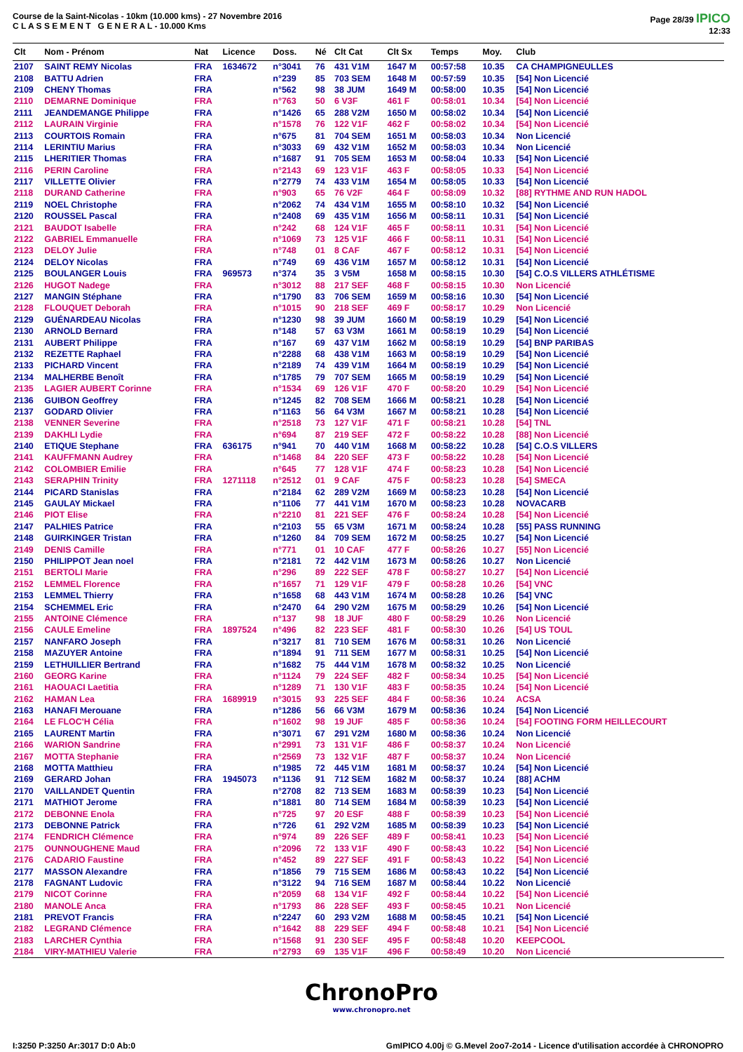Course de la Saint-Nicolas - 10km (10.000 kms) - 27 Novembre 2016
C L A S S E M E N T G E N E R A L - 10.000 Kms
Page 28/39 IPICO
12:33
| Clt | Nom - Prénom | Nat | Licence | Doss. | Né | Clt Cat | Clt Sx | Temps | Moy. | Club |
| --- | --- | --- | --- | --- | --- | --- | --- | --- | --- | --- |
| 2107 | SAINT REMY Nicolas | FRA | 1634672 | n°3041 | 76 | 431 V1M | 1647 M | 00:57:58 | 10.35 | CA CHAMPIGNEULLES |
| 2108 | BATTU Adrien | FRA | | n°239 | 85 | 703 SEM | 1648 M | 00:57:59 | 10.35 | [54] Non Licencié |
| 2109 | CHENY Thomas | FRA | | n°562 | 98 | 38 JUM | 1649 M | 00:58:00 | 10.35 | [54] Non Licencié |
| 2110 | DEMARNE Dominique | FRA | | n°763 | 50 | 6 V3F | 461 F | 00:58:01 | 10.34 | [54] Non Licencié |
| 2111 | JEANDEMANGE Philippe | FRA | | n°1426 | 65 | 288 V2M | 1650 M | 00:58:02 | 10.34 | [54] Non Licencié |
| 2112 | LAURAIN Virginie | FRA | | n°1578 | 76 | 122 V1F | 462 F | 00:58:02 | 10.34 | [54] Non Licencié |
| 2113 | COURTOIS Romain | FRA | | n°675 | 81 | 704 SEM | 1651 M | 00:58:03 | 10.34 | Non Licencié |
| 2114 | LERINTIU Marius | FRA | | n°3033 | 69 | 432 V1M | 1652 M | 00:58:03 | 10.34 | Non Licencié |
| 2115 | LHERITIER Thomas | FRA | | n°1687 | 91 | 705 SEM | 1653 M | 00:58:04 | 10.33 | [54] Non Licencié |
| 2116 | PERIN Caroline | FRA | | n°2143 | 69 | 123 V1F | 463 F | 00:58:05 | 10.33 | [54] Non Licencié |
| 2117 | VILLETTE Olivier | FRA | | n°2779 | 74 | 433 V1M | 1654 M | 00:58:05 | 10.33 | [54] Non Licencié |
| 2118 | DURAND Catherine | FRA | | n°903 | 65 | 76 V2F | 464 F | 00:58:09 | 10.32 | [88] RYTHME AND RUN HADOL |
| 2119 | NOEL Christophe | FRA | | n°2062 | 74 | 434 V1M | 1655 M | 00:58:10 | 10.32 | [54] Non Licencié |
| 2120 | ROUSSEL Pascal | FRA | | n°2408 | 69 | 435 V1M | 1656 M | 00:58:11 | 10.31 | [54] Non Licencié |
| 2121 | BAUDOT Isabelle | FRA | | n°242 | 68 | 124 V1F | 465 F | 00:58:11 | 10.31 | [54] Non Licencié |
| 2122 | GABRIEL Emmanuelle | FRA | | n°1069 | 73 | 125 V1F | 466 F | 00:58:11 | 10.31 | [54] Non Licencié |
| 2123 | DELOY Julie | FRA | | n°748 | 01 | 8 CAF | 467 F | 00:58:12 | 10.31 | [54] Non Licencié |
| 2124 | DELOY Nicolas | FRA | | n°749 | 69 | 436 V1M | 1657 M | 00:58:12 | 10.31 | [54] Non Licencié |
| 2125 | BOULANGER Louis | FRA | 969573 | n°374 | 35 | 3 V5M | 1658 M | 00:58:15 | 10.30 | [54] C.O.S VILLERS ATHLÉTISME |
| 2126 | HUGOT Nadege | FRA | | n°3012 | 88 | 217 SEF | 468 F | 00:58:15 | 10.30 | Non Licencié |
| 2127 | MANGIN Stéphane | FRA | | n°1790 | 83 | 706 SEM | 1659 M | 00:58:16 | 10.30 | [54] Non Licencié |
| 2128 | FLOUQUET Deborah | FRA | | n°1015 | 90 | 218 SEF | 469 F | 00:58:17 | 10.29 | Non Licencié |
| 2129 | GUÉNARDEAU Nicolas | FRA | | n°1230 | 98 | 39 JUM | 1660 M | 00:58:19 | 10.29 | [54] Non Licencié |
| 2130 | ARNOLD Bernard | FRA | | n°148 | 57 | 63 V3M | 1661 M | 00:58:19 | 10.29 | [54] Non Licencié |
| 2131 | AUBERT Philippe | FRA | | n°167 | 69 | 437 V1M | 1662 M | 00:58:19 | 10.29 | [54] BNP PARIBAS |
| 2132 | REZETTE Raphael | FRA | | n°2288 | 68 | 438 V1M | 1663 M | 00:58:19 | 10.29 | [54] Non Licencié |
| 2133 | PICHARD Vincent | FRA | | n°2189 | 74 | 439 V1M | 1664 M | 00:58:19 | 10.29 | [54] Non Licencié |
| 2134 | MALHERBE Benoît | FRA | | n°1785 | 79 | 707 SEM | 1665 M | 00:58:19 | 10.29 | [54] Non Licencié |
| 2135 | LAGIER AUBERT Corinne | FRA | | n°1534 | 69 | 126 V1F | 470 F | 00:58:20 | 10.29 | [54] Non Licencié |
| 2136 | GUIBON Geoffrey | FRA | | n°1245 | 82 | 708 SEM | 1666 M | 00:58:21 | 10.28 | [54] Non Licencié |
| 2137 | GODARD Olivier | FRA | | n°1163 | 56 | 64 V3M | 1667 M | 00:58:21 | 10.28 | [54] Non Licencié |
| 2138 | VENNER Severine | FRA | | n°2518 | 73 | 127 V1F | 471 F | 00:58:21 | 10.28 | [54] TNL |
| 2139 | DAKHLI Lydie | FRA | | n°694 | 87 | 219 SEF | 472 F | 00:58:22 | 10.28 | [88] Non Licencié |
| 2140 | ETIQUE Stephane | FRA | 636175 | n°941 | 70 | 440 V1M | 1668 M | 00:58:22 | 10.28 | [54] C.O.S VILLERS |
| 2141 | KAUFFMANN Audrey | FRA | | n°1468 | 84 | 220 SEF | 473 F | 00:58:22 | 10.28 | [54] Non Licencié |
| 2142 | COLOMBIER Emilie | FRA | | n°645 | 77 | 128 V1F | 474 F | 00:58:23 | 10.28 | [54] Non Licencié |
| 2143 | SERAPHIN Trinity | FRA | 1271118 | n°2512 | 01 | 9 CAF | 475 F | 00:58:23 | 10.28 | [54] SMECA |
| 2144 | PICARD Stanislas | FRA | | n°2184 | 62 | 289 V2M | 1669 M | 00:58:23 | 10.28 | [54] Non Licencié |
| 2145 | GAULAY Mickael | FRA | | n°1106 | 77 | 441 V1M | 1670 M | 00:58:23 | 10.28 | NOVACARB |
| 2146 | PIOT Elise | FRA | | n°2210 | 81 | 221 SEF | 476 F | 00:58:24 | 10.28 | [54] Non Licencié |
| 2147 | PALHIES Patrice | FRA | | n°2103 | 55 | 65 V3M | 1671 M | 00:58:24 | 10.28 | [55] PASS RUNNING |
| 2148 | GUIRKINGER Tristan | FRA | | n°1260 | 84 | 709 SEM | 1672 M | 00:58:25 | 10.27 | [54] Non Licencié |
| 2149 | DENIS Camille | FRA | | n°771 | 01 | 10 CAF | 477 F | 00:58:26 | 10.27 | [55] Non Licencié |
| 2150 | PHILIPPOT Jean noel | FRA | | n°2181 | 72 | 442 V1M | 1673 M | 00:58:26 | 10.27 | Non Licencié |
| 2151 | BERTOLI Marie | FRA | | n°296 | 89 | 222 SEF | 478 F | 00:58:27 | 10.27 | [54] Non Licencié |
| 2152 | LEMMEL Florence | FRA | | n°1657 | 71 | 129 V1F | 479 F | 00:58:28 | 10.26 | [54] VNC |
| 2153 | LEMMEL Thierry | FRA | | n°1658 | 68 | 443 V1M | 1674 M | 00:58:28 | 10.26 | [54] VNC |
| 2154 | SCHEMMEL Eric | FRA | | n°2470 | 64 | 290 V2M | 1675 M | 00:58:29 | 10.26 | [54] Non Licencié |
| 2155 | ANTOINE Clémence | FRA | | n°137 | 98 | 18 JUF | 480 F | 00:58:29 | 10.26 | Non Licencié |
| 2156 | CAULE Emeline | FRA | 1897524 | n°496 | 82 | 223 SEF | 481 F | 00:58:30 | 10.26 | [54] US TOUL |
| 2157 | NANFARO Joseph | FRA | | n°3217 | 81 | 710 SEM | 1676 M | 00:58:31 | 10.26 | Non Licencié |
| 2158 | MAZUYER Antoine | FRA | | n°1894 | 91 | 711 SEM | 1677 M | 00:58:31 | 10.25 | [54] Non Licencié |
| 2159 | LETHUILLIER Bertrand | FRA | | n°1682 | 75 | 444 V1M | 1678 M | 00:58:32 | 10.25 | Non Licencié |
| 2160 | GEORG Karine | FRA | | n°1124 | 79 | 224 SEF | 482 F | 00:58:34 | 10.25 | [54] Non Licencié |
| 2161 | HAOUACI Laetitia | FRA | | n°1289 | 71 | 130 V1F | 483 F | 00:58:35 | 10.24 | [54] Non Licencié |
| 2162 | HAMAN Lea | FRA | 1689919 | n°3015 | 93 | 225 SEF | 484 F | 00:58:36 | 10.24 | ACSA |
| 2163 | HANAFI Merouane | FRA | | n°1286 | 56 | 66 V3M | 1679 M | 00:58:36 | 10.24 | [54] Non Licencié |
| 2164 | LE FLOC'H Célia | FRA | | n°1602 | 98 | 19 JUF | 485 F | 00:58:36 | 10.24 | [54] FOOTING FORM HEILLECOURT |
| 2165 | LAURENT Martin | FRA | | n°3071 | 67 | 291 V2M | 1680 M | 00:58:36 | 10.24 | Non Licencié |
| 2166 | WARION Sandrine | FRA | | n°2991 | 73 | 131 V1F | 486 F | 00:58:37 | 10.24 | Non Licencié |
| 2167 | MOTTA Stephanie | FRA | | n°2569 | 73 | 132 V1F | 487 F | 00:58:37 | 10.24 | Non Licencié |
| 2168 | MOTTA Matthieu | FRA | | n°1985 | 72 | 445 V1M | 1681 M | 00:58:37 | 10.24 | [54] Non Licencié |
| 2169 | GERARD Johan | FRA | 1945073 | n°1136 | 91 | 712 SEM | 1682 M | 00:58:37 | 10.24 | [88] ACHM |
| 2170 | VAILLANDET Quentin | FRA | | n°2708 | 82 | 713 SEM | 1683 M | 00:58:39 | 10.23 | [54] Non Licencié |
| 2171 | MATHIOT Jerome | FRA | | n°1881 | 80 | 714 SEM | 1684 M | 00:58:39 | 10.23 | [54] Non Licencié |
| 2172 | DEBONNE Enola | FRA | | n°725 | 97 | 20 ESF | 488 F | 00:58:39 | 10.23 | [54] Non Licencié |
| 2173 | DEBONNE Patrick | FRA | | n°726 | 61 | 292 V2M | 1685 M | 00:58:39 | 10.23 | [54] Non Licencié |
| 2174 | FENDRICH Clémence | FRA | | n°974 | 89 | 226 SEF | 489 F | 00:58:41 | 10.23 | [54] Non Licencié |
| 2175 | OUNNOUGHENE Maud | FRA | | n°2096 | 72 | 133 V1F | 490 F | 00:58:43 | 10.22 | [54] Non Licencié |
| 2176 | CADARIO Faustine | FRA | | n°452 | 89 | 227 SEF | 491 F | 00:58:43 | 10.22 | [54] Non Licencié |
| 2177 | MASSON Alexandre | FRA | | n°1856 | 79 | 715 SEM | 1686 M | 00:58:43 | 10.22 | [54] Non Licencié |
| 2178 | FAGNANT Ludovic | FRA | | n°3122 | 94 | 716 SEM | 1687 M | 00:58:44 | 10.22 | Non Licencié |
| 2179 | NICOT Corinne | FRA | | n°2059 | 68 | 134 V1F | 492 F | 00:58:44 | 10.22 | [54] Non Licencié |
| 2180 | MANOLE Anca | FRA | | n°1793 | 86 | 228 SEF | 493 F | 00:58:45 | 10.21 | Non Licencié |
| 2181 | PREVOT Francis | FRA | | n°2247 | 60 | 293 V2M | 1688 M | 00:58:45 | 10.21 | [54] Non Licencié |
| 2182 | LEGRAND Clémence | FRA | | n°1642 | 88 | 229 SEF | 494 F | 00:58:48 | 10.21 | [54] Non Licencié |
| 2183 | LARCHER Cynthia | FRA | | n°1568 | 91 | 230 SEF | 495 F | 00:58:48 | 10.20 | KEEPCOOL |
| 2184 | VIRY-MATHIEU Valerie | FRA | | n°2793 | 69 | 135 V1F | 496 F | 00:58:49 | 10.20 | Non Licencié |
ChronoPro
www.chronopro.net
I:3250 P:3250 Ar:3017 D:0 Ab:0 GmIPICO 4.00j © G.Mevel 2oo7-2o14 - Licence d'utilisation accordée à CHRONOPRO